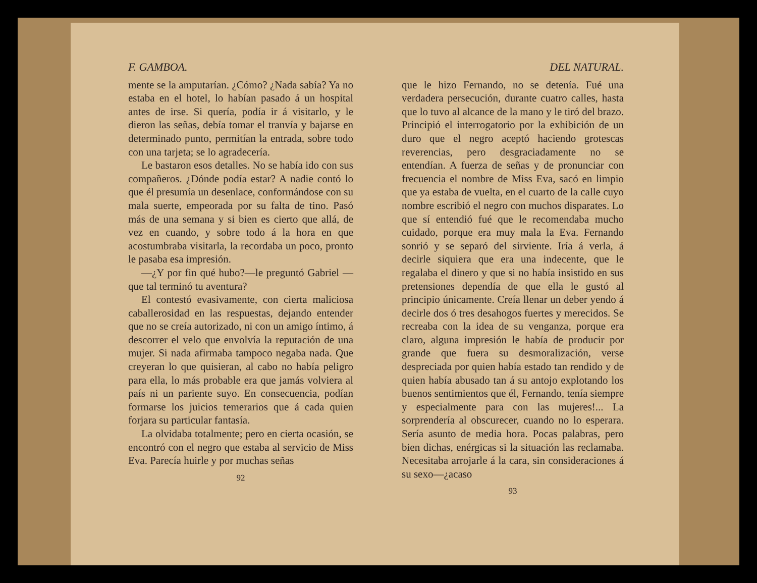F. GAMBOA.
mente se la amputarían. ¿Cómo? ¿Nada sabía? Ya no estaba en el hotel, lo habían pasado á un hospital antes de irse. Si quería, podía ir á visitarlo, y le dieron las señas, debía tomar el tranvía y bajarse en determinado punto, permitían la entrada, sobre todo con una tarjeta; se lo agradecería.
Le bastaron esos detalles. No se había ido con sus compañeros. ¿Dónde podía estar? A nadie contó lo que él presumía un desenlace, conformándose con su mala suerte, empeorada por su falta de tino. Pasó más de una semana y si bien es cierto que allá, de vez en cuando, y sobre todo á la hora en que acostumbraba visitarla, la recordaba un poco, pronto le pasaba esa impresión.
—¿Y por fin qué hubo?—le preguntó Gabriel —que tal terminó tu aventura?
El contestó evasivamente, con cierta maliciosa caballerosidad en las respuestas, dejando entender que no se creía autorizado, ni con un amigo íntimo, á descorrer el velo que envolvía la reputación de una mujer. Si nada afirmaba tampoco negaba nada. Que creyeran lo que quisieran, al cabo no había peligro para ella, lo más probable era que jamás volviera al país ni un pariente suyo. En consecuencia, podían formarse los juicios temerarios que á cada quien forjara su particular fantasía.
La olvidaba totalmente; pero en cierta ocasión, se encontró con el negro que estaba al servicio de Miss Eva. Parecía huirle y por muchas señas
92
DEL NATURAL.
que le hizo Fernando, no se detenía. Fué una verdadera persecución, durante cuatro calles, hasta que lo tuvo al alcance de la mano y le tiró del brazo. Principió el interrogatorio por la exhibición de un duro que el negro aceptó haciendo grotescas reverencias, pero desgraciadamente no se entendían. A fuerza de señas y de pronunciar con frecuencia el nombre de Miss Eva, sacó en limpio que ya estaba de vuelta, en el cuarto de la calle cuyo nombre escribió el negro con muchos disparates. Lo que sí entendió fué que le recomendaba mucho cuidado, porque era muy mala la Eva. Fernando sonrió y se separó del sirviente. Iría á verla, á decirle siquiera que era una indecente, que le regalaba el dinero y que si no había insistido en sus pretensiones dependía de que ella le gustó al principio únicamente. Creía llenar un deber yendo á decirle dos ó tres desahogos fuertes y merecidos. Se recreaba con la idea de su venganza, porque era claro, alguna impresión le había de producir por grande que fuera su desmoralización, verse despreciada por quien había estado tan rendido y de quien había abusado tan á su antojo explotando los buenos sentimientos que él, Fernando, tenía siempre y especialmente para con las mujeres!... La sorprendería al obscurecer, cuando no lo esperara. Sería asunto de media hora. Pocas palabras, pero bien dichas, enérgicas si la situación las reclamaba. Necesitaba arrojarle á la cara, sin consideraciones á su sexo—¿acaso
93